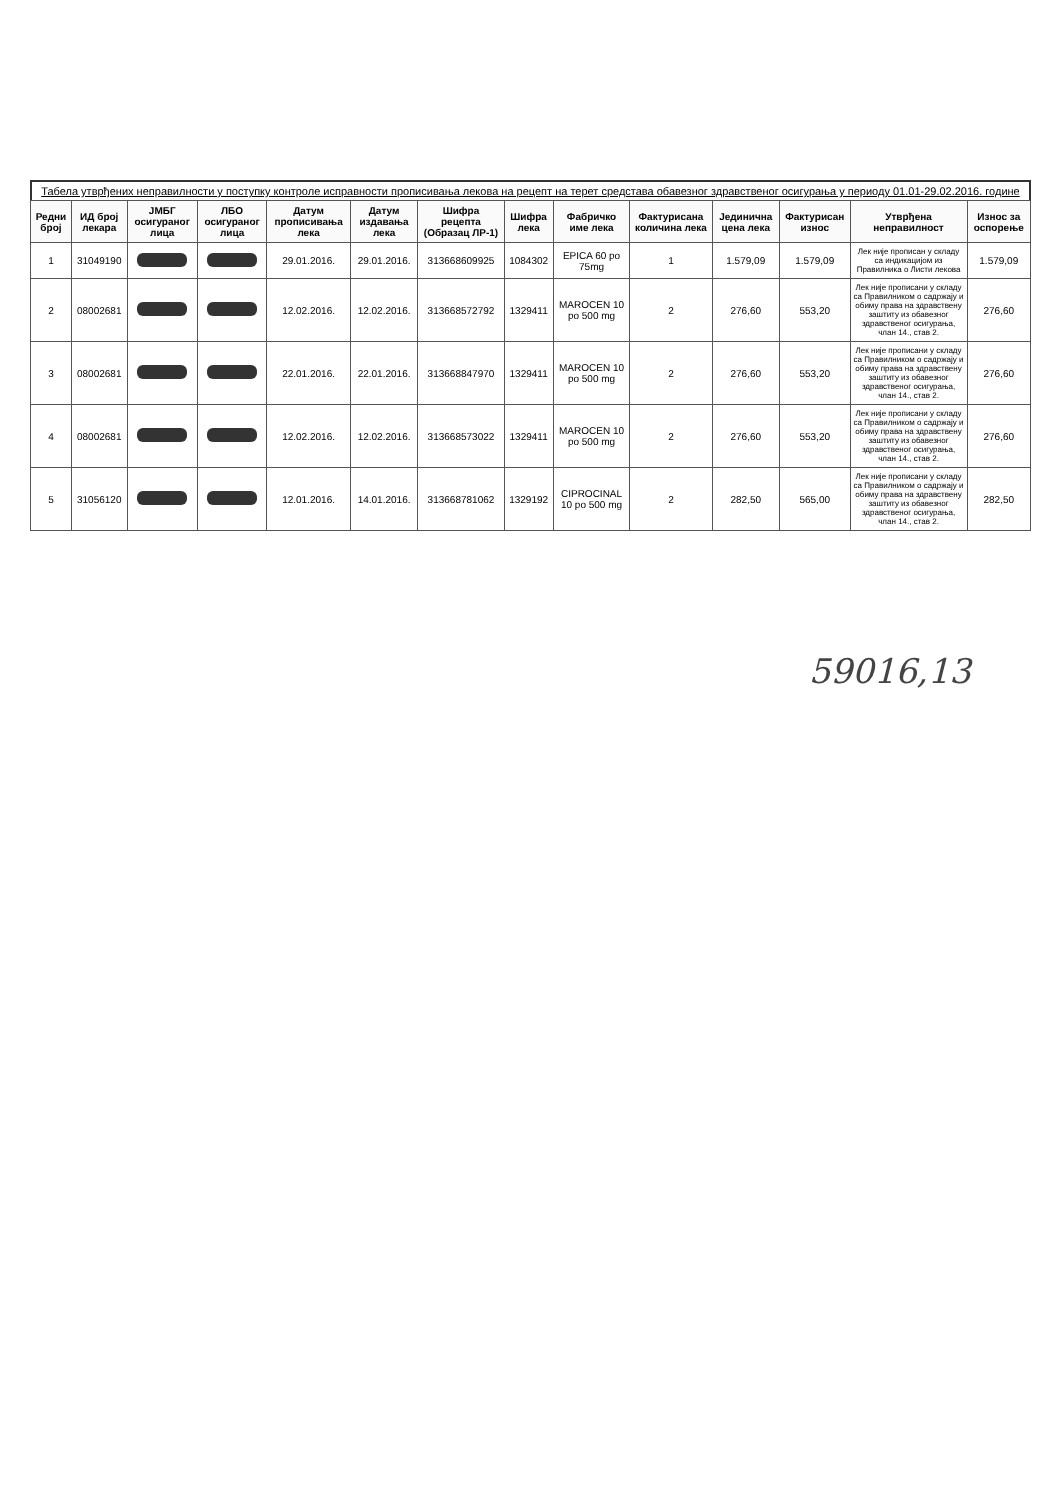Табела утврђених неправилности у поступку контроле исправности прописивања лекова на рецепт на терет средстава обавезног здравственог осигурања у периоду 01.01-29.02.2016. године
| Редни број | ИД број лекара | ЈМБГ осигураног лица | ЛБО осигураног лица | Датум прописивања лека | Датум издавања лека | Шифра рецепта (Образац ЛР-1) | Шифра лека | Фабричко име лека | Фактурисана количина лека | Јединична цена лека | Фактурисан износ | Утврђена неправилност | Износ за оспорење |
| --- | --- | --- | --- | --- | --- | --- | --- | --- | --- | --- | --- | --- | --- |
| 1 | 31049190 | | | 29.01.2016. | 29.01.2016. | 313668609925 | 1084302 | EPICA 60 po 75mg | 1 | 1.579,09 | 1.579,09 | Лек није прописан у складу са индикацијом из Правилника о Листи лекова | 1.579,09 |
| 2 | 08002681 | | | 12.02.2016. | 12.02.2016. | 313668572792 | 1329411 | MAROCEN 10 po 500 mg | 2 | 276,60 | 553,20 | Лек није прописани у складу са Правилником о садржају и обиму права на здравствену заштиту из обавезног здравственог осигурања, члан 14., став 2. | 276,60 |
| 3 | 08002681 | | | 22.01.2016. | 22.01.2016. | 313668847970 | 1329411 | MAROCEN 10 po 500 mg | 2 | 276,60 | 553,20 | Лек није прописани у складу са Правилником о садржају и обиму права на здравствену заштиту из обавезног здравственог осигурања, члан 14., став 2. | 276,60 |
| 4 | 08002681 | | | 12.02.2016. | 12.02.2016. | 313668573022 | 1329411 | MAROCEN 10 po 500 mg | 2 | 276,60 | 553,20 | Лек није прописани у складу са Правилником о садржају и обиму права на здравствену заштиту из обавезног здравственог осигурања, члан 14., став 2. | 276,60 |
| 5 | 31056120 | | | 12.01.2016. | 14.01.2016. | 313668781062 | 1329192 | CIPROCINAL 10 po 500 mg | 2 | 282,50 | 565,00 | Лек није прописани у складу са Правилником о садржају и обиму права на здравствену заштиту из обавезног здравственог осигурања, члан 14., став 2. | 282,50 |
59016,13